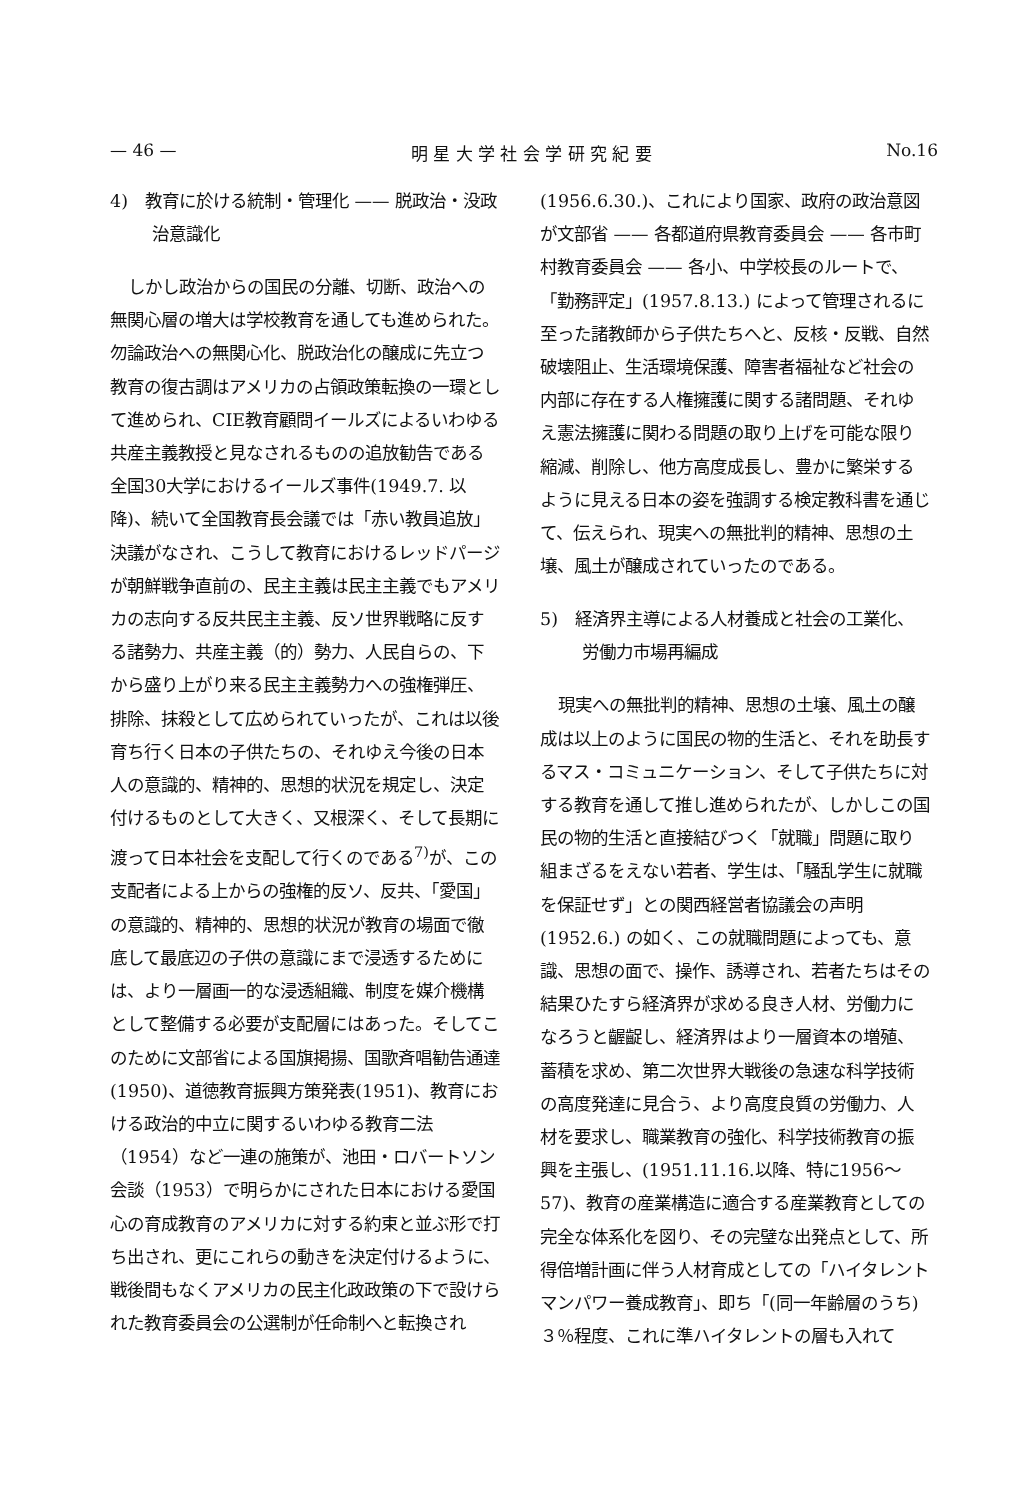— 46 — 明 星 大 学 社 会 学 研 究 紀 要 No.16
4)　教育に於ける統制・管理化 —— 脱政治・没政治意識化
しかし政治からの国民の分離、切断、政治への無関心層の増大は学校教育を通しても進められた。勿論政治への無関心化、脱政治化の醸成に先立つ教育の復古調はアメリカの占領政策転換の一環として進められ、CIE教育顧問イールズによるいわゆる共産主義教授と見なされるものの追放勧告である全国30大学におけるイールズ事件(1949.7. 以降)、続いて全国教育長会議では「赤い教員追放」決議がなされ、こうして教育におけるレッドパージが朝鮮戦争直前の、民主主義は民主主義でもアメリカの志向する反共民主主義、反ソ世界戦略に反する諸勢力、共産主義（的）勢力、人民自らの、下から盛り上がり来る民主主義勢力への強権弾圧、排除、抹殺として広められていったが、これは以後育ち行く日本の子供たちの、それゆえ今後の日本人の意識的、精神的、思想的状況を規定し、決定付けるものとして大きく、又根深く、そして長期に渡って日本社会を支配して行くのである<sup>7)</sup>が、この支配者による上からの強権的反ソ、反共、「愛国」の意識的、精神的、思想的状況が教育の場面で徹底して最底辺の子供の意識にまで浸透するためには、より一層画一的な浸透組織、制度を媒介機構として整備する必要が支配層にはあった。そしてこのために文部省による国旗掲揚、国歌斉唱勧告通達(1950)、道徳教育振興方策発表(1951)、教育における政治的中立に関するいわゆる教育二法（1954）など一連の施策が、池田・ロバートソン会談（1953）で明らかにされた日本における愛国心の育成教育のアメリカに対する約束と並ぶ形で打ち出され、更にこれらの動きを決定付けるように、戦後間もなくアメリカの民主化政政策の下で設けられた教育委員会の公選制が任命制へと転換され
(1956.6.30.)、これにより国家、政府の政治意図が文部省 —— 各都道府県教育委員会 —— 各市町村教育委員会 —— 各小、中学校長のルートで、「勤務評定」(1957.8.13.) によって管理されるに至った諸教師から子供たちへと、反核・反戦、自然破壊阻止、生活環境保護、障害者福祉など社会の内部に存在する人権擁護に関する諸問題、それゆえ憲法擁護に関わる問題の取り上げを可能な限り縮減、削除し、他方高度成長し、豊かに繁栄するように見える日本の姿を強調する検定教科書を通じて、伝えられ、現実への無批判的精神、思想の土壌、風土が醸成されていったのである。
5)　経済界主導による人材養成と社会の工業化、労働力市場再編成
現実への無批判的精神、思想の土壌、風土の醸成は以上のように国民の物的生活と、それを助長するマス・コミュニケーション、そして子供たちに対する教育を通して推し進められたが、しかしこの国民の物的生活と直接結びつく「就職」問題に取り組まざるをえない若者、学生は、「騒乱学生に就職を保証せず」との関西経営者協議会の声明 (1952.6.) の如く、この就職問題によっても、意識、思想の面で、操作、誘導され、若者たちはその結果ひたすら経済界が求める良き人材、労働力になろうと齷齪し、経済界はより一層資本の増殖、蓄積を求め、第二次世界大戦後の急速な科学技術の高度発達に見合う、より高度良質の労働力、人材を要求し、職業教育の強化、科学技術教育の振興を主張し、(1951.11.16.以降、特に1956～57)、教育の産業構造に適合する産業教育としての完全な体系化を図り、その完璧な出発点として、所得倍増計画に伴う人材育成としての「ハイタレントマンパワー養成教育」、即ち「(同一年齢層のうち) ３％程度、これに準ハイタレントの層も入れて